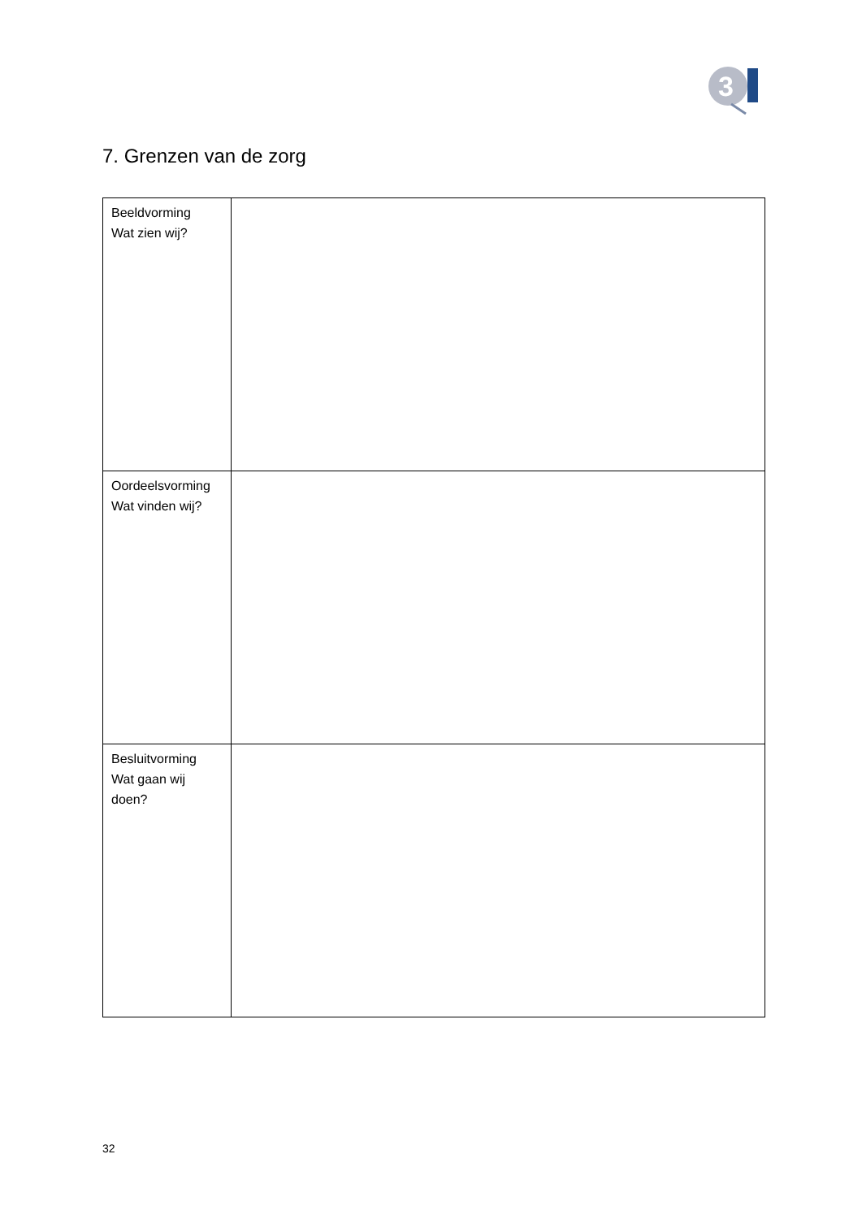3
7. Grenzen van de zorg
| Beeldvorming Wat zien wij? | |
| Oordeelsvorming Wat vinden wij? | |
| Besluitvorming Wat gaan wij doen? | |
32